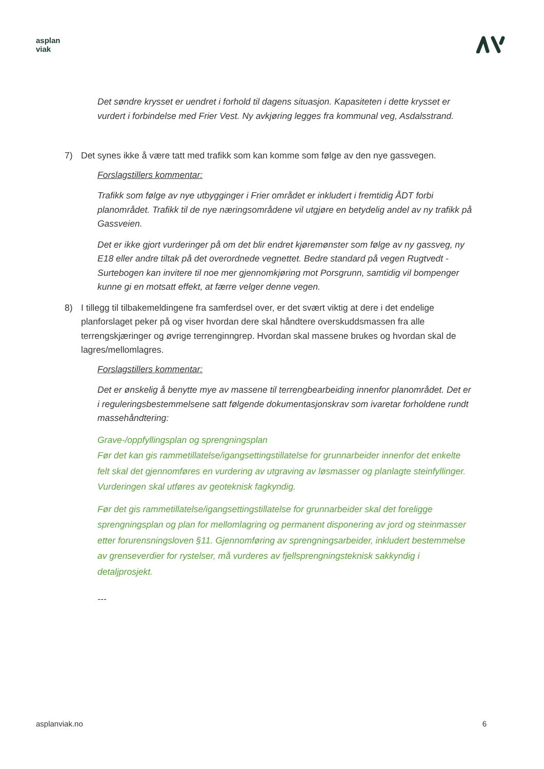asplan
viak
Det søndre krysset er uendret i forhold til dagens situasjon. Kapasiteten i dette krysset er vurdert i forbindelse med Frier Vest. Ny avkjøring legges fra kommunal veg, Asdalsstrand.
7) Det synes ikke å være tatt med trafikk som kan komme som følge av den nye gassvegen.
Forslagstillers kommentar:
Trafikk som følge av nye utbygginger i Frier området er inkludert i fremtidig ÅDT forbi planområdet. Trafikk til de nye næringsområdene vil utgjøre en betydelig andel av ny trafikk på Gassveien.
Det er ikke gjort vurderinger på om det blir endret kjøremønster som følge av ny gassveg, ny E18 eller andre tiltak på det overordnede vegnettet. Bedre standard på vegen Rugtvedt -Surtebogen kan invitere til noe mer gjennomkjøring mot Porsgrunn, samtidig vil bompenger kunne gi en motsatt effekt, at færre velger denne vegen.
8) I tillegg til tilbakemeldingene fra samferdsel over, er det svært viktig at dere i det endelige planforslaget peker på og viser hvordan dere skal håndtere overskuddsmassen fra alle terrengskjæringer og øvrige terrenginngrep. Hvordan skal massene brukes og hvordan skal de lagres/mellomlagres.
Forslagstillers kommentar:
Det er ønskelig å benytte mye av massene til terrengbearbeiding innenfor planområdet. Det er i reguleringsbestemmelsene satt følgende dokumentasjonskrav som ivaretar forholdene rundt massehåndtering:
Grave-/oppfyllingsplan og sprengningsplan
Før det kan gis rammetillatelse/igangsettingstillatelse for grunnarbeider innenfor det enkelte felt skal det gjennomføres en vurdering av utgraving av løsmasser og planlagte steinfyllinger. Vurderingen skal utføres av geoteknisk fagkyndig.
Før det gis rammetillatelse/igangsettingstillatelse for grunnarbeider skal det foreligge sprengningsplan og plan for mellomlagring og permanent disponering av jord og steinmasser etter forurensningsloven §11. Gjennomføring av sprengningsarbeider, inkludert bestemmelse av grenseverdier for rystelser, må vurderes av fjellsprengningsteknisk sakkyndig i detaljprosjekt.
---
asplanviak.no 6